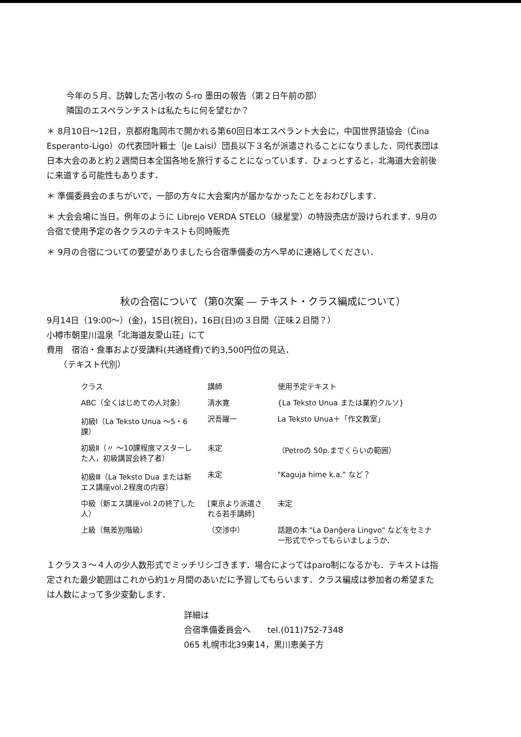今年の５月、訪韓した苫小牧の Ŝ-ro 墨田の報告（第２日午前の部）
隣国のエスペランチストは私たちに何を望むか？
＊ 8月10日～12日，京都府亀岡市で開かれる第60回日本エスペラント大会に，中国世界語協会（Ĉina Esperanto-Ligo）の代表団叶籟士（Je Laisi）団長以下３名が派遣されることになりました．同代表団は日本大会のあと約２週間日本全国各地を旅行することになっています．ひょっとすると，北海道大会前後に来道する可能性もあります．
＊ 準備委員会のまちがいで，一部の方々に大会案内が届かなかったことをおわびします．
＊ 大会会場に当日，例年のように Librejo VERDA STELO（緑星堂）の特設売店が設けられます．9月の合宿で使用予定の各クラスのテキストも同時販売
＊ 9月の合宿についての要望がありましたら合宿準備委の方へ早めに連絡してください．
秋の合宿について（第0次案 ― テキスト・クラス編成について）
9月14日（19:00～）(金)，15日(祝日)，16日(日)の３日間（正味２日間？）
小樽市朝里川温泉「北海道友愛山荘」にて
費用　宿泊・食事および受講料(共通経費)で約3,500円位の見込．
　　（テキスト代別）
| クラス | 講師 | 使用予定テキスト |
| --- | --- | --- |
| ABC（全くはじめての人対象） | 清水寛 | {La Teksto Unua または業約クルソ} |
| 初級Ⅰ（La Teksto Unua ～5・6課） | 沢吾躍一 | La Teksto Unua＋「作文教室」 |
| 初級Ⅱ（〃 ～10課程度マスターした人，初級講習会終了者） | 未定 | （Petroの 50p.までくらいの範囲） |
| 初級Ⅲ（La Teksto Dua または新エス講座vol.2程度の内容） | 未定 | "Kaguja hime k.a." など？ |
| 中級（新エス講座vol.2の終了した人） | [東京より派遣される若手講師] | 未定 |
| 上級（無差別階級） | （交渉中） | 話題の本 "La Danĝera Lingvo" などをセミナー形式でやってもらいましょうか． |
１クラス３～４人の少人数形式でミッチリシゴきます．場合によってはparo制になるかも．テキストは指定された最少範囲はこれから約1ヶ月間のあいだに予習してもらいます．クラス編成は参加者の希望または人数によって多少変動します．
詳細は
合宿準備委員会へ　　tel.(011)752-7348
065 札幌市北39東14，黒川恵美子方